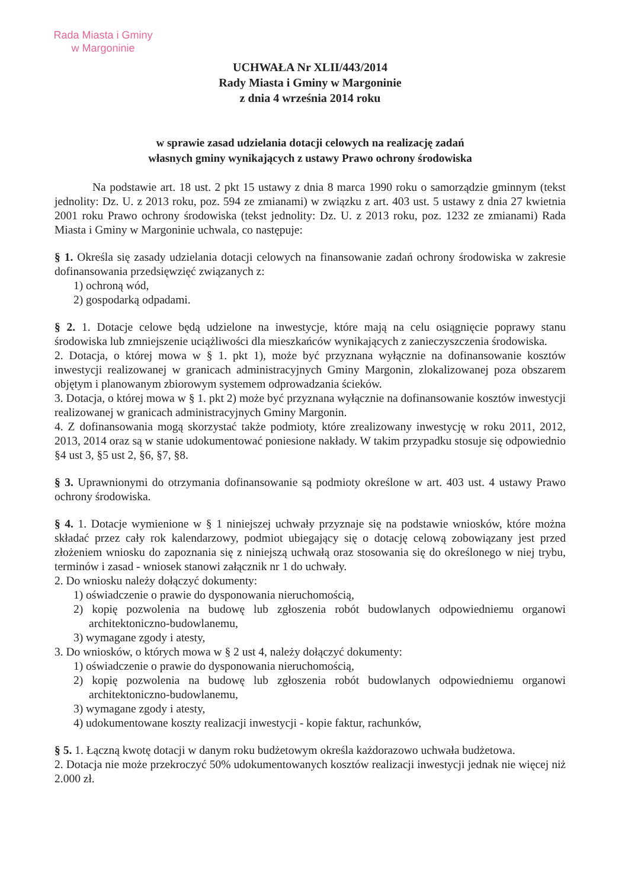Rada Miasta i Gminy
w Margoninie
UCHWAŁA Nr XLII/443/2014
Rady Miasta i Gminy w Margoninie
z dnia 4 września 2014 roku
w sprawie zasad udzielania dotacji celowych na realizację zadań
własnych gminy wynikających z ustawy Prawo ochrony środowiska
Na podstawie art. 18 ust. 2 pkt 15 ustawy z dnia 8 marca 1990 roku o samorządzie gminnym (tekst jednolity: Dz. U. z 2013 roku, poz. 594 ze zmianami) w związku z art. 403 ust. 5 ustawy z dnia 27 kwietnia 2001 roku Prawo ochrony środowiska (tekst jednolity: Dz. U. z 2013 roku, poz. 1232 ze zmianami) Rada Miasta i Gminy w Margoninie uchwala, co następuje:
§ 1. Określa się zasady udzielania dotacji celowych na finansowanie zadań ochrony środowiska w zakresie dofinansowania przedsięwzięć związanych z:
1) ochroną wód,
2) gospodarką odpadami.
§ 2. 1. Dotacje celowe będą udzielone na inwestycje, które mają na celu osiągnięcie poprawy stanu środowiska lub zmniejszenie uciążliwości dla mieszkańców wynikających z zanieczyszczenia środowiska.
2. Dotacja, o której mowa w § 1. pkt 1), może być przyznana wyłącznie na dofinansowanie kosztów inwestycji realizowanej w granicach administracyjnych Gminy Margonin, zlokalizowanej poza obszarem objętym i planowanym zbiorowym systemem odprowadzania ścieków.
3. Dotacja, o której mowa w § 1. pkt 2) może być przyznana wyłącznie na dofinansowanie kosztów inwestycji realizowanej w granicach administracyjnych Gminy Margonin.
4. Z dofinansowania mogą skorzystać także podmioty, które zrealizowany inwestycję w roku 2011, 2012, 2013, 2014 oraz są w stanie udokumentować poniesione nakłady. W takim przypadku stosuje się odpowiednio §4 ust 3, §5 ust 2, §6, §7, §8.
§ 3. Uprawnionymi do otrzymania dofinansowanie są podmioty określone w art. 403 ust. 4 ustawy Prawo ochrony środowiska.
§ 4. 1. Dotacje wymienione w § 1 niniejszej uchwały przyznaje się na podstawie wniosków, które można składać przez cały rok kalendarzowy, podmiot ubiegający się o dotację celową zobowiązany jest przed złożeniem wniosku do zapoznania się z niniejszą uchwałą oraz stosowania się do określonego w niej trybu, terminów i zasad - wniosek stanowi załącznik nr 1 do uchwały.
2. Do wniosku należy dołączyć dokumenty:
1) oświadczenie o prawie do dysponowania nieruchomością,
2) kopię pozwolenia na budowę lub zgłoszenia robót budowlanych odpowiedniemu organowi architektoniczno-budowlanemu,
3) wymagane zgody i atesty,
3. Do wniosków, o których mowa w § 2 ust 4, należy dołączyć dokumenty:
1) oświadczenie o prawie do dysponowania nieruchomością,
2) kopię pozwolenia na budowę lub zgłoszenia robót budowlanych odpowiedniemu organowi architektoniczno-budowlanemu,
3) wymagane zgody i atesty,
4) udokumentowane koszty realizacji inwestycji - kopie faktur, rachunków,
§ 5. 1. Łączną kwotę dotacji w danym roku budżetowym określa każdorazowo uchwała budżetowa.
2. Dotacja nie może przekroczyć 50% udokumentowanych kosztów realizacji inwestycji jednak nie więcej niż 2.000 zł.